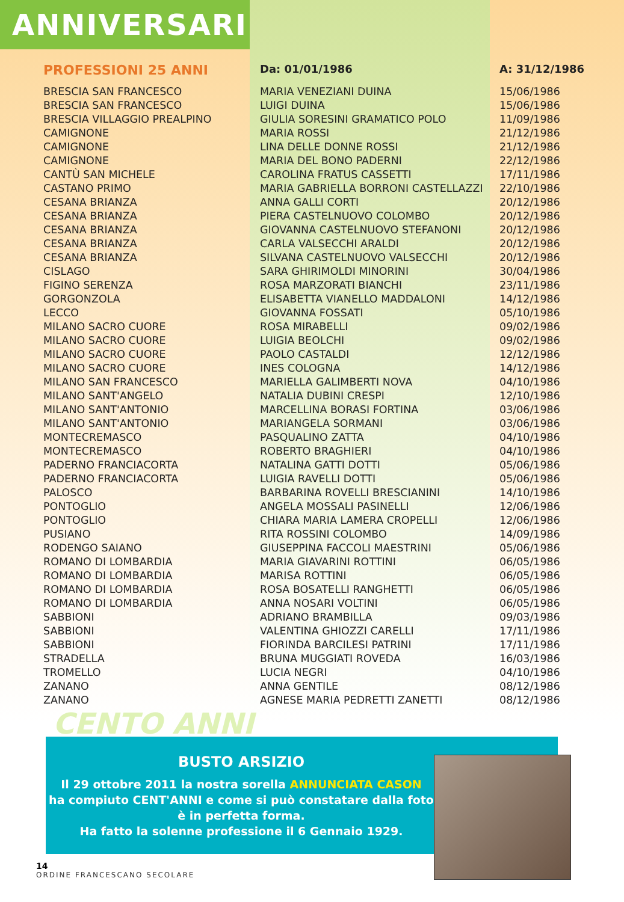ANNIVERSARI
| PROFESSIONI 25 ANNI | Da: 01/01/1986 | A: 31/12/1986 |
| --- | --- | --- |
| BRESCIA SAN FRANCESCO | MARIA VENEZIANI DUINA | 15/06/1986 |
| BRESCIA SAN FRANCESCO | LUIGI DUINA | 15/06/1986 |
| BRESCIA VILLAGGIO PREALPINO | GIULIA SORESINI GRAMATICO POLO | 11/09/1986 |
| CAMIGNONE | MARIA ROSSI | 21/12/1986 |
| CAMIGNONE | LINA DELLE DONNE ROSSI | 21/12/1986 |
| CAMIGNONE | MARIA DEL BONO PADERNI | 22/12/1986 |
| CANTÙ SAN MICHELE | CAROLINA FRATUS CASSETTI | 17/11/1986 |
| CASTANO PRIMO | MARIA GABRIELLA BORRONI CASTELLAZZI | 22/10/1986 |
| CESANA BRIANZA | ANNA GALLI CORTI | 20/12/1986 |
| CESANA BRIANZA | PIERA CASTELNUOVO COLOMBO | 20/12/1986 |
| CESANA BRIANZA | GIOVANNA CASTELNUOVO STEFANONI | 20/12/1986 |
| CESANA BRIANZA | CARLA VALSECCHI ARALDI | 20/12/1986 |
| CESANA BRIANZA | SILVANA CASTELNUOVO VALSECCHI | 20/12/1986 |
| CISLAGO | SARA GHIRIMOLDI MINORINI | 30/04/1986 |
| FIGINO SERENZA | ROSA MARZORATI BIANCHI | 23/11/1986 |
| GORGONZOLA | ELISABETTA VIANELLO MADDALONI | 14/12/1986 |
| LECCO | GIOVANNA FOSSATI | 05/10/1986 |
| MILANO SACRO CUORE | ROSA MIRABELLI | 09/02/1986 |
| MILANO SACRO CUORE | LUIGIA BEOLCHI | 09/02/1986 |
| MILANO SACRO CUORE | PAOLO CASTALDI | 12/12/1986 |
| MILANO SACRO CUORE | INES COLOGNA | 14/12/1986 |
| MILANO SAN FRANCESCO | MARIELLA GALIMBERTI NOVA | 04/10/1986 |
| MILANO SANT'ANGELO | NATALIA DUBINI CRESPI | 12/10/1986 |
| MILANO SANT'ANTONIO | MARCELLINA BORASI FORTINA | 03/06/1986 |
| MILANO SANT'ANTONIO | MARIANGELA SORMANI | 03/06/1986 |
| MONTECREMASCO | PASQUALINO ZATTA | 04/10/1986 |
| MONTECREMASCO | ROBERTO BRAGHIERI | 04/10/1986 |
| PADERNO FRANCIACORTA | NATALINA GATTI DOTTI | 05/06/1986 |
| PADERNO FRANCIACORTA | LUIGIA RAVELLI DOTTI | 05/06/1986 |
| PALOSCO | BARBARINA ROVELLI BRESCIANINI | 14/10/1986 |
| PONTOGLIO | ANGELA MOSSALI PASINELLI | 12/06/1986 |
| PONTOGLIO | CHIARA MARIA LAMERA CROPELLI | 12/06/1986 |
| PUSIANO | RITA ROSSINI COLOMBO | 14/09/1986 |
| RODENGO SAIANO | GIUSEPPINA FACCOLI MAESTRINI | 05/06/1986 |
| ROMANO DI LOMBARDIA | MARIA GIAVARINI ROTTINI | 06/05/1986 |
| ROMANO DI LOMBARDIA | MARISA ROTTINI | 06/05/1986 |
| ROMANO DI LOMBARDIA | ROSA BOSATELLI RANGHETTI | 06/05/1986 |
| ROMANO DI LOMBARDIA | ANNA NOSARI VOLTINI | 06/05/1986 |
| SABBIONI | ADRIANO BRAMBILLA | 09/03/1986 |
| SABBIONI | VALENTINA GHIOZZI CARELLI | 17/11/1986 |
| SABBIONI | FIORINDA BARCILESI PATRINI | 17/11/1986 |
| STRADELLA | BRUNA MUGGIATI ROVEDA | 16/03/1986 |
| TROMELLO | LUCIA NEGRI | 04/10/1986 |
| ZANANO | ANNA GENTILE | 08/12/1986 |
| ZANANO | AGNESE MARIA PEDRETTI ZANETTI | 08/12/1986 |
CENTO ANNI
BUSTO ARSIZIO
Il 29 ottobre 2011 la nostra sorella ANNUNCIATA CASON
ha compiuto CENT'ANNI e come si può constatare dalla foto
è in perfetta forma.
Ha fatto la solenne professione il 6 Gennaio 1929.
14
ORDINE FRANCESCANO SECOLARE